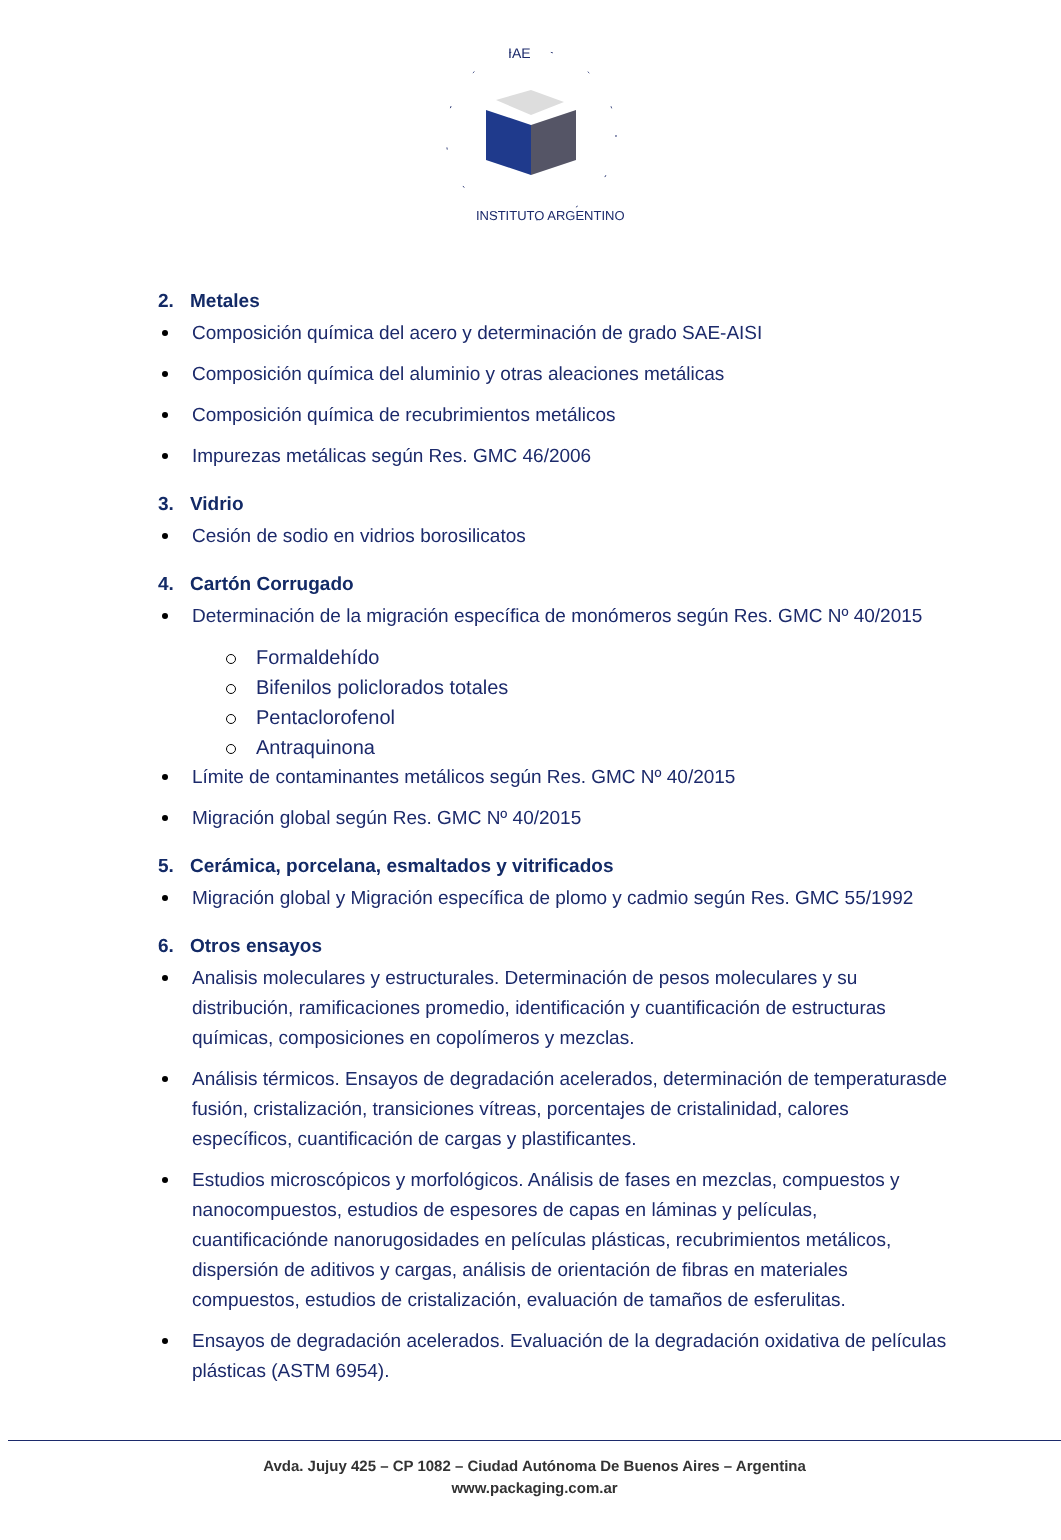IAE
INSTITUTO ARGENTINO
2. Metales
Composición química del acero y determinación de grado SAE-AISI
Composición química del aluminio y otras aleaciones metálicas
Composición química de recubrimientos metálicos
Impurezas metálicas según Res. GMC 46/2006
3. Vidrio
Cesión de sodio en vidrios borosilicatos
4. Cartón Corrugado
Determinación de la migración específica de monómeros según Res. GMC Nº 40/2015
Formaldehído
Bifenilos policlorados totales
Pentaclorofenol
Antraquinona
Límite de contaminantes metálicos según Res. GMC Nº 40/2015
Migración global según Res. GMC Nº 40/2015
5. Cerámica, porcelana, esmaltados y vitrificados
Migración global y Migración específica de plomo y cadmio según Res. GMC 55/1992
6. Otros ensayos
Analisis moleculares y estructurales. Determinación de pesos moleculares y su distribución, ramificaciones promedio, identificación y cuantificación de estructuras químicas, composiciones en copolímeros y mezclas.
Análisis térmicos. Ensayos de degradación acelerados, determinación de temperaturasde fusión, cristalización, transiciones vítreas, porcentajes de cristalinidad, calores específicos, cuantificación de cargas y plastificantes.
Estudios microscópicos y morfológicos. Análisis de fases en mezclas, compuestos y nanocompuestos, estudios de espesores de capas en láminas y películas, cuantificaciónde nanorugosidades en películas plásticas, recubrimientos metálicos, dispersión de aditivos y cargas, análisis de orientación de fibras en materiales compuestos, estudios de cristalización, evaluación de tamaños de esferulitas.
Ensayos de degradación acelerados. Evaluación de la degradación oxidativa de películas plásticas (ASTM 6954).
Avda. Jujuy 425 – CP 1082 – Ciudad Autónoma De Buenos Aires – Argentina
www.packaging.com.ar